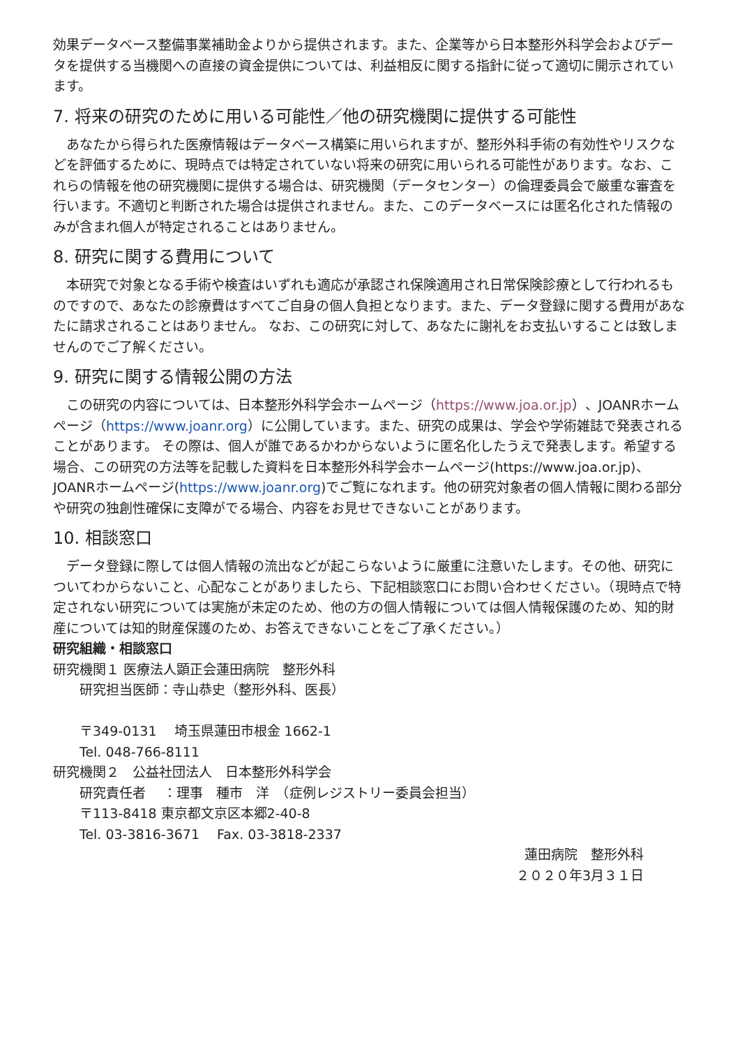効果データベース整備事業補助金よりから提供されます。また、企業等から日本整形外科学会およびデータを提供する当機関への直接の資金提供については、利益相反に関する指針に従って適切に開示されています。
7. 将来の研究のために用いる可能性／他の研究機関に提供する可能性
あなたから得られた医療情報はデータベース構築に用いられますが、整形外科手術の有効性やリスクなどを評価するために、現時点では特定されていない将来の研究に用いられる可能性があります。なお、これらの情報を他の研究機関に提供する場合は、研究機関（データセンター）の倫理委員会で厳重な審査を行います。不適切と判断された場合は提供されません。また、このデータベースには匿名化された情報のみが含まれ個人が特定されることはありません。
8. 研究に関する費用について
本研究で対象となる手術や検査はいずれも適応が承認され保険適用され日常保険診療として行われるものですので、あなたの診療費はすべてご自身の個人負担となります。また、データ登録に関する費用があなたに請求されることはありません。 なお、この研究に対して、あなたに謝礼をお支払いすることは致しませんのでご了解ください。
9. 研究に関する情報公開の方法
この研究の内容については、日本整形外科学会ホームページ（https://www.joa.or.jp）、JOANRホームページ（https://www.joanr.org）に公開しています。また、研究の成果は、学会や学術雑誌で発表されることがあります。 その際は、個人が誰であるかわからないように匿名化したうえで発表します。希望する場合、この研究の方法等を記載した資料を日本整形外科学会ホームページ(https://www.joa.or.jp)、JOANRホームページ(https://www.joanr.org)でご覧になれます。他の研究対象者の個人情報に関わる部分や研究の独創性確保に支障がでる場合、内容をお見せできないことがあります。
10. 相談窓口
データ登録に際しては個人情報の流出などが起こらないように厳重に注意いたします。その他、研究についてわからないこと、心配なことがありましたら、下記相談窓口にお問い合わせください。（現時点で特定されない研究については実施が未定のため、他の方の個人情報については個人情報保護のため、知的財産については知的財産保護のため、お答えできないことをご了承ください。）
研究組織・相談窓口
研究機関１ 医療法人顕正会蓮田病院　整形外科
研究担当医師：寺山恭史（整形外科、医長）
〒349-0131　 埼玉県蓮田市根金 1662-1
Tel. 048-766-8111
研究機関２　公益社団法人　日本整形外科学会
研究責任者　 ：理事　種市　洋　（症例レジストリー委員会担当）
〒113-8418 東京都文京区本郷2-40-8
Tel. 03-3816-3671　 Fax. 03-3818-2337
蓮田病院　整形外科
２０２０年3月３１日